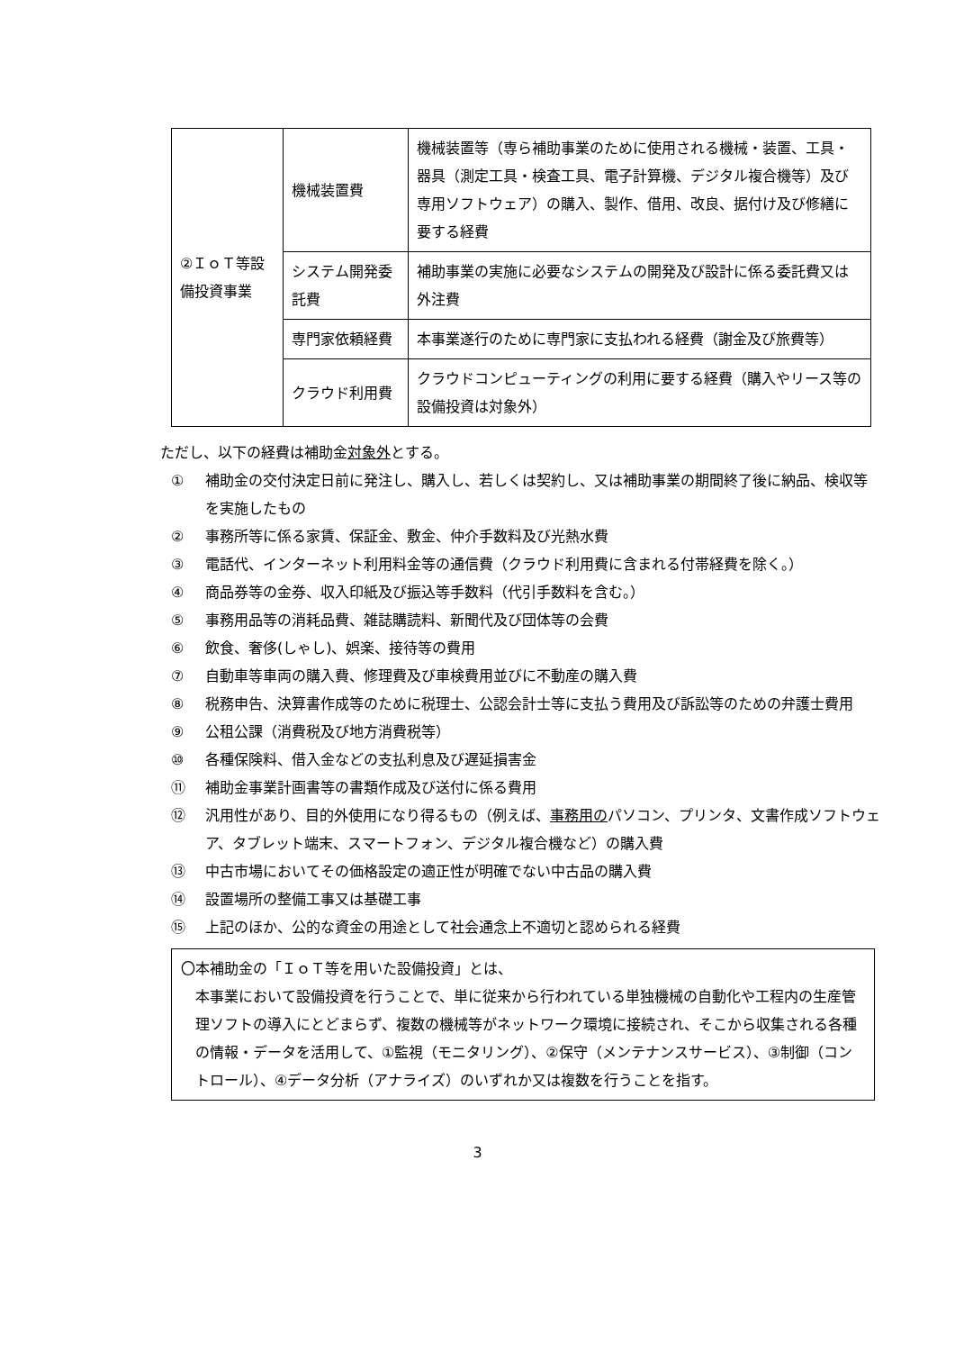| ②ＩｏＴ等設備投資事業 | 機械装置費 | 機械装置等（専ら補助事業のために使用される機械・装置、工具・器具（測定工具・検査工具、電子計算機、デジタル複合機等）及び専用ソフトウェア）の購入、製作、借用、改良、据付け及び修繕に要する経費 |
| | システム開発委託費 | 補助事業の実施に必要なシステムの開発及び設計に係る委託費又は外注費 |
| | 専門家依頼経費 | 本事業遂行のために専門家に支払われる経費（謝金及び旅費等） |
| | クラウド利用費 | クラウドコンピューティングの利用に要する経費（購入やリース等の設備投資は対象外） |
ただし、以下の経費は補助金対象外とする。
① 補助金の交付決定日前に発注し、購入し、若しくは契約し、又は補助事業の期間終了後に納品、検収等を実施したもの
② 事務所等に係る家賃、保証金、敷金、仲介手数料及び光熱水費
③ 電話代、インターネット利用料金等の通信費（クラウド利用費に含まれる付帯経費を除く。）
④ 商品券等の金券、収入印紙及び振込等手数料（代引手数料を含む。）
⑤ 事務用品等の消耗品費、雑誌購読料、新聞代及び団体等の会費
⑥ 飲食、奢侈(しゃし)、娯楽、接待等の費用
⑦ 自動車等車両の購入費、修理費及び車検費用並びに不動産の購入費
⑧ 税務申告、決算書作成等のために税理士、公認会計士等に支払う費用及び訴訟等のための弁護士費用
⑨ 公租公課（消費税及び地方消費税等）
⑩ 各種保険料、借入金などの支払利息及び遅延損害金
⑪ 補助金事業計画書等の書類作成及び送付に係る費用
⑫ 汎用性があり、目的外使用になり得るもの（例えば、事務用のパソコン、プリンタ、文書作成ソフトウェア、タブレット端末、スマートフォン、デジタル複合機など）の購入費
⑬ 中古市場においてその価格設定の適正性が明確でない中古品の購入費
⑭ 設置場所の整備工事又は基礎工事
⑮ 上記のほか、公的な資金の用途として社会通念上不適切と認められる経費
〇本補助金の「ＩｏＴ等を用いた設備投資」とは、
本事業において設備投資を行うことで、単に従来から行われている単独機械の自動化や工程内の生産管理ソフトの導入にとどまらず、複数の機械等がネットワーク環境に接続され、そこから収集される各種の情報・データを活用して、①監視（モニタリング）、②保守（メンテナンスサービス）、③制御（コントロール）、④データ分析（アナライズ）のいずれか又は複数を行うことを指す。
3